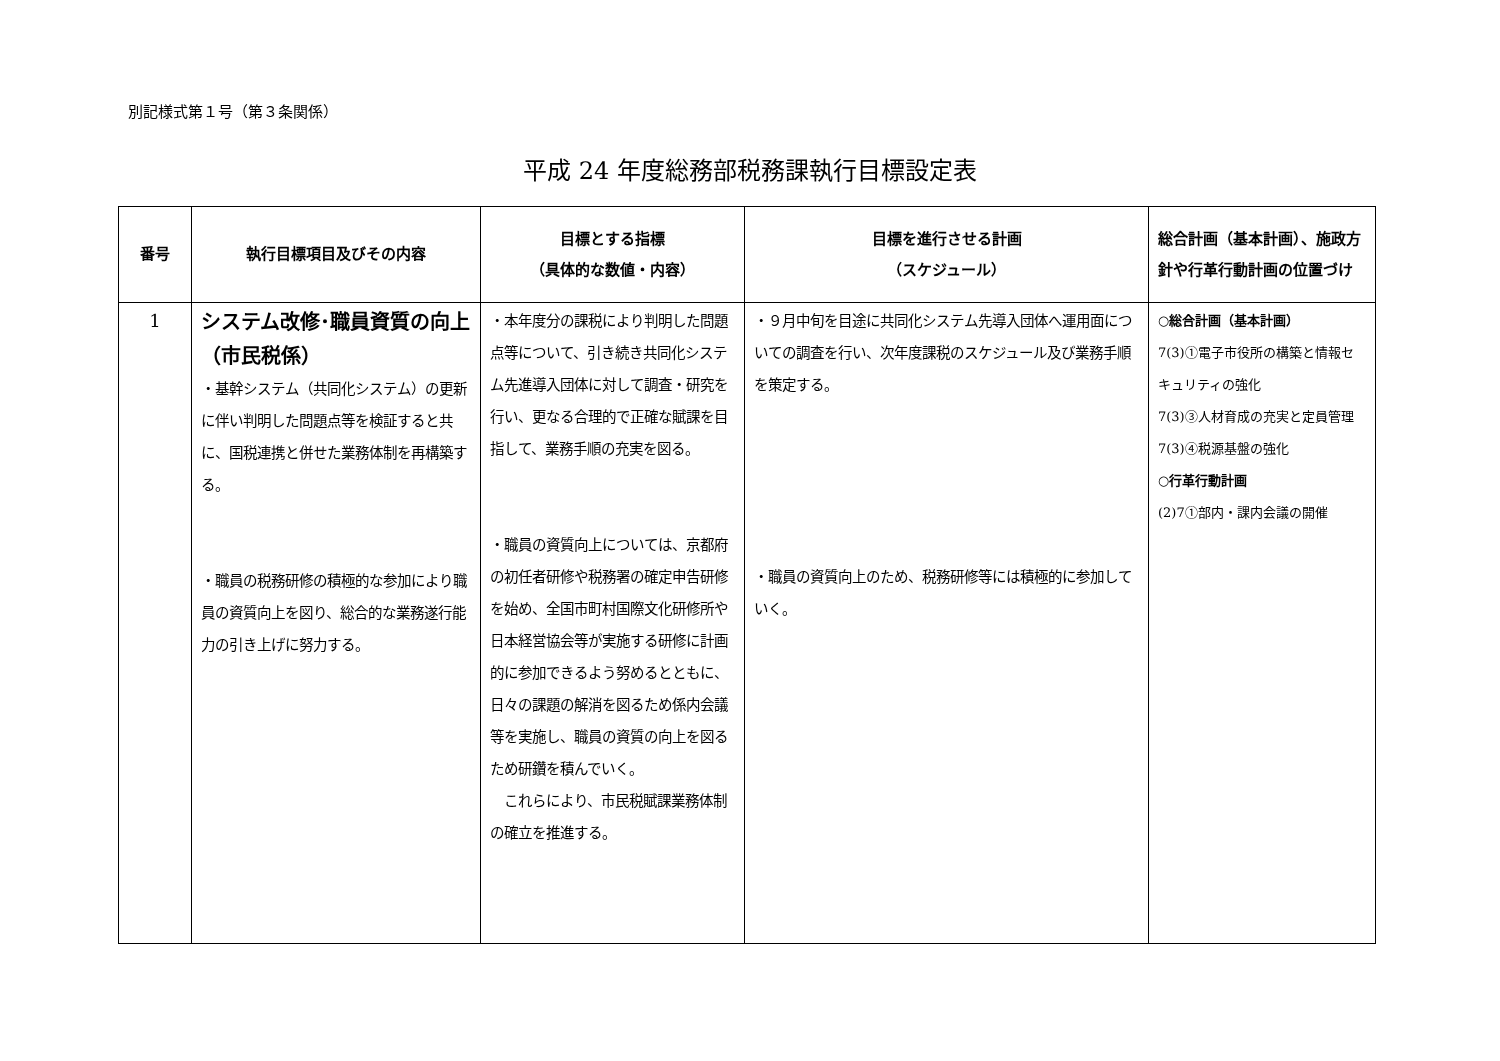別記様式第１号（第３条関係）
平成 24 年度総務部税務課執行目標設定表
| 番号 | 執行目標項目及びその内容 | 目標とする指標 （具体的な数値・内容） | 目標を進行させる計画 （スケジュール） | 総合計画（基本計画）、施政方針や行革行動計画の位置づけ |
| --- | --- | --- | --- | --- |
| 1 | システム改修･職員資質の向上（市民税係） ・基幹システム（共同化システム）の更新に伴い判明した問題点等を検証すると共に、国税連携と併せた業務体制を再構築する。 ・職員の税務研修の積極的な参加により職員の資質向上を図り、総合的な業務遂行能力の引き上げに努力する。 | ・本年度分の課税により判明した問題点等について、引き続き共同化システム先進導入団体に対して調査・研究を行い、更なる合理的で正確な賦課を目指して、業務手順の充実を図る。 ・職員の資質向上については、京都府の初任者研修や税務署の確定申告研修を始め、全国市町村国際文化研修所や日本経営協会等が実施する研修に計画的に参加できるよう努めるとともに、日々の課題の解消を図るため係内会議等を実施し、職員の資質の向上を図るため研鑽を積んでいく。 これらにより、市民税賦課業務体制の確立を推進する。 | ・９月中旬を目途に共同化システム先導入団体へ運用面についての調査を行い、次年度課税のスケジュール及び業務手順を策定する。 ・職員の資質向上のため、税務研修等には積極的に参加していく。 | ○総合計画（基本計画） 7(3)①電子市役所の構築と情報セキュリティの強化 7(3)③人材育成の充実と定員管理 7(3)④税源基盤の強化 ○行革行動計画 (2)7①部内・課内会議の開催 |